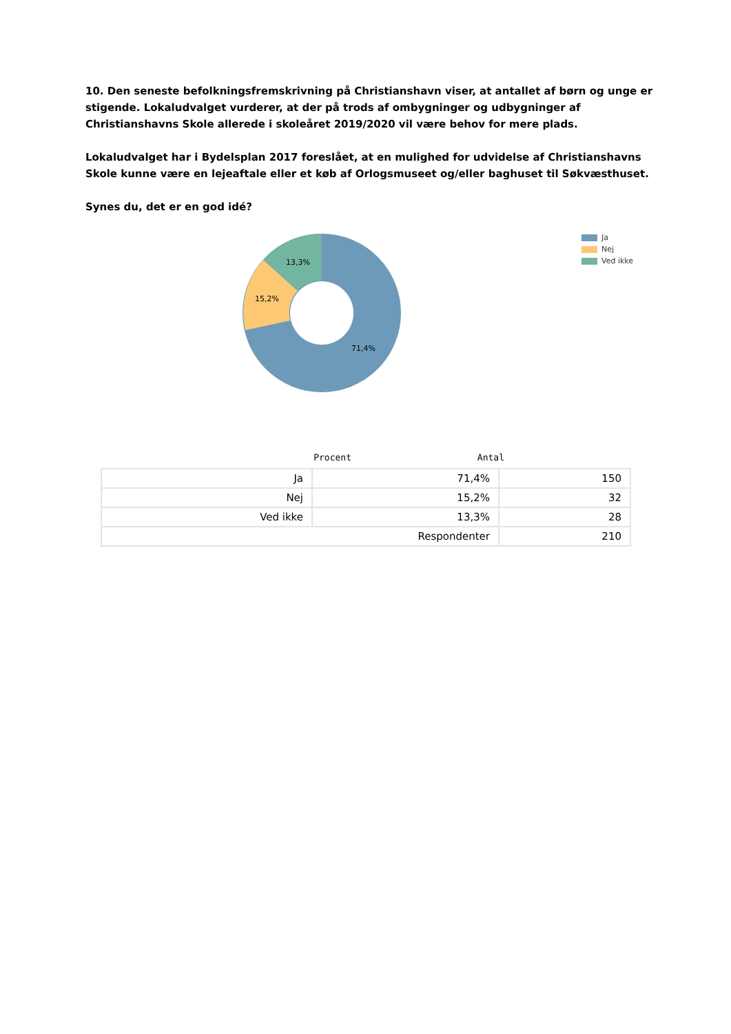10. Den seneste befolkningsfremskrivning på Christianshavn viser, at antallet af børn og unge er stigende. Lokaludvalget vurderer, at der på trods af ombygninger og udbygninger af Christianshavns Skole allerede i skoleåret 2019/2020 vil være behov for mere plads.
Lokaludvalget har i Bydelsplan 2017 foreslået, at en mulighed for udvidelse af Christianshavns Skole kunne være en lejeaftale eller et køb af Orlogsmuseet og/eller baghuset til Søkvæsthuset.
Synes du, det er en god idé?
13,3%
15,2%
71,4%
Ja
Nej
Ved ikke
Procent Antal
| Ja | 71,4% | 150 |
| Nej | 15,2% | 32 |
| Ved ikke | 13,3% | 28 |
| Respondenter | | 210 |